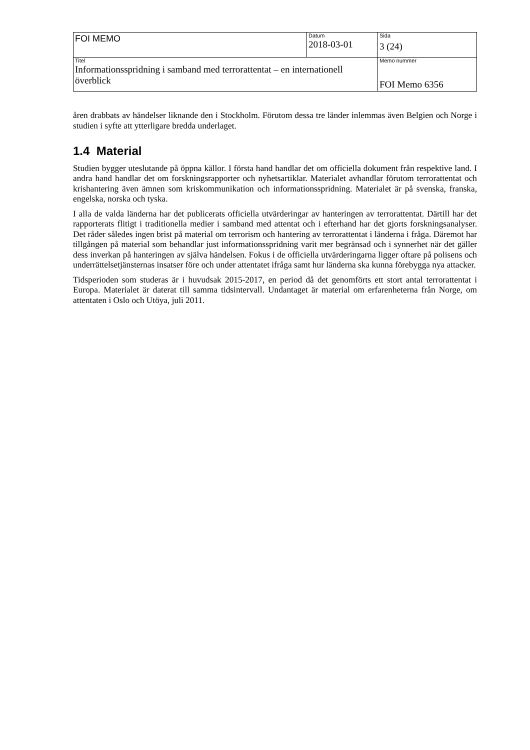| FOI MEMO | Datum 2018-03-01 | Sida 3 (24) |
| Titel Informationsspridning i samband med terrorattentat – en internationell överblick | | Memo nummer FOI Memo 6356 |
åren drabbats av händelser liknande den i Stockholm. Förutom dessa tre länder inlemmas även Belgien och Norge i studien i syfte att ytterligare bredda underlaget.
1.4 Material
Studien bygger uteslutande på öppna källor. I första hand handlar det om officiella dokument från respektive land. I andra hand handlar det om forskningsrapporter och nyhetsartiklar. Materialet avhandlar förutom terrorattentat och krishantering även ämnen som kriskommunikation och informationsspridning. Materialet är på svenska, franska, engelska, norska och tyska.
I alla de valda länderna har det publicerats officiella utvärderingar av hanteringen av terrorattentat. Därtill har det rapporterats flitigt i traditionella medier i samband med attentat och i efterhand har det gjorts forskningsanalyser. Det råder således ingen brist på material om terrorism och hantering av terrorattentat i länderna i fråga. Däremot har tillgången på material som behandlar just informationsspridning varit mer begränsad och i synnerhet när det gäller dess inverkan på hanteringen av själva händelsen. Fokus i de officiella utvärderingarna ligger oftare på polisens och underrättelsetjänsternas insatser före och under attentatet ifråga samt hur länderna ska kunna förebygga nya attacker.
Tidsperioden som studeras är i huvudsak 2015-2017, en period då det genomförts ett stort antal terrorattentat i Europa. Materialet är daterat till samma tidsintervall. Undantaget är material om erfarenheterna från Norge, om attentaten i Oslo och Utöya, juli 2011.